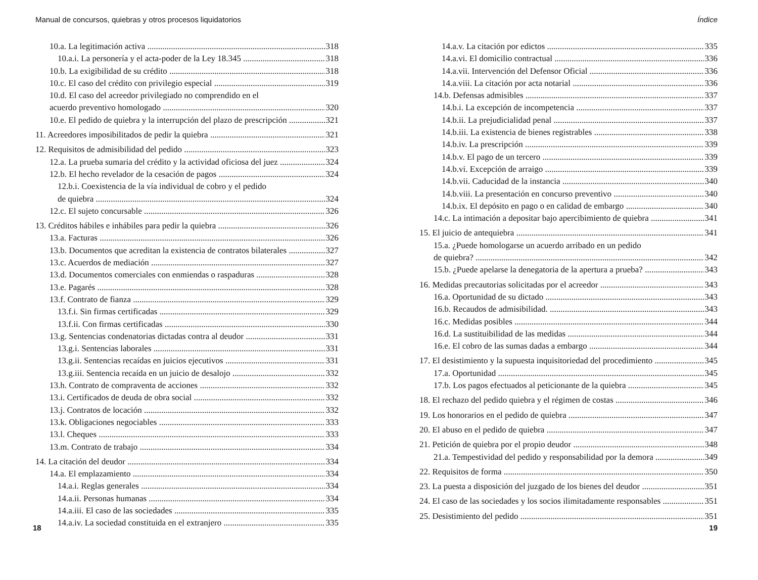Manual de concursos, quiebras y otros procesos liquidatorios
10.a. La legitimación activa 318
10.a.i. La personería y el acta-poder de la Ley 18.345 318
10.b. La exigibilidad de su crédito 318
10.c. El caso del crédito con privilegio especial 319
10.d. El caso del acreedor privilegiado no comprendido en el
acuerdo preventivo homologado 320
10.e. El pedido de quiebra y la interrupción del plazo de prescripción 321
11. Acreedores imposibilitados de pedir la quiebra 321
12. Requisitos de admisibilidad del pedido 323
12.a. La prueba sumaria del crédito y la actividad oficiosa del juez 324
12.b. El hecho revelador de la cesación de pagos 324
12.b.i. Coexistencia de la vía individual de cobro y el pedido
de quiebra 324
12.c. El sujeto concursable 326
13. Créditos hábiles e inhábiles para pedir la quiebra 326
13.a. Facturas 326
13.b. Documentos que acreditan la existencia de contratos bilaterales 327
13.c. Acuerdos de mediación 327
13.d. Documentos comerciales con enmiendas o raspaduras 328
13.e. Pagarés 328
13.f. Contrato de fianza 329
13.f.i. Sin firmas certificadas 329
13.f.ii. Con firmas certificadas 330
13.g. Sentencias condenatorias dictadas contra al deudor 331
13.g.i. Sentencias laborales 331
13.g.ii. Sentencias recaídas en juicios ejecutivos 331
13.g.iii. Sentencia recaída en un juicio de desalojo 332
13.h. Contrato de compraventa de acciones 332
13.i. Certificados de deuda de obra social 332
13.j. Contratos de locación 332
13.k. Obligaciones negociables 333
13.l. Cheques 333
13.m. Contrato de trabajo 334
14. La citación del deudor 334
14.a. El emplazamiento 334
14.a.i. Reglas generales 334
14.a.ii. Personas humanas 334
14.a.iii. El caso de las sociedades 335
14.a.iv. La sociedad constituida en el extranjero 335
18
Índice
14.a.v. La citación por edictos 335
14.a.vi. El domicilio contractual 336
14.a.vii. Intervención del Defensor Oficial 336
14.a.viii. La citación por acta notarial 336
14.b. Defensas admisibles 337
14.b.i. La excepción de incompetencia 337
14.b.ii. La prejudicialidad penal 337
14.b.iii. La existencia de bienes registrables 338
14.b.iv. La prescripción 339
14.b.v. El pago de un tercero 339
14.b.vi. Excepción de arraigo 339
14.b.vii. Caducidad de la instancia 340
14.b.viii. La presentación en concurso preventivo 340
14.b.ix. El depósito en pago o en calidad de embargo 340
14.c. La intimación a depositar bajo apercibimiento de quiebra 341
15. El juicio de antequiebra 341
15.a. ¿Puede homologarse un acuerdo arribado en un pedido
de quiebra? 342
15.b. ¿Puede apelarse la denegatoria de la apertura a prueba? 343
16. Medidas precautorias solicitadas por el acreedor 343
16.a. Oportunidad de su dictado 343
16.b. Recaudos de admisibilidad. 343
16.c. Medidas posibles 344
16.d. La sustituibilidad de las medidas 344
16.e. El cobro de las sumas dadas a embargo 344
17. El desistimiento y la supuesta inquisitoriedad del procedimiento 345
17.a. Oportunidad 345
17.b. Los pagos efectuados al peticionante de la quiebra 345
18. El rechazo del pedido quiebra y el régimen de costas 346
19. Los honorarios en el pedido de quiebra 347
20. El abuso en el pedido de quiebra 347
21. Petición de quiebra por el propio deudor 348
21.a. Tempestividad del pedido y responsabilidad por la demora 349
22. Requisitos de forma 350
23. La puesta a disposición del juzgado de los bienes del deudor 351
24. El caso de las sociedades y los socios ilimitadamente responsables 351
25. Desistimiento del pedido 351
19